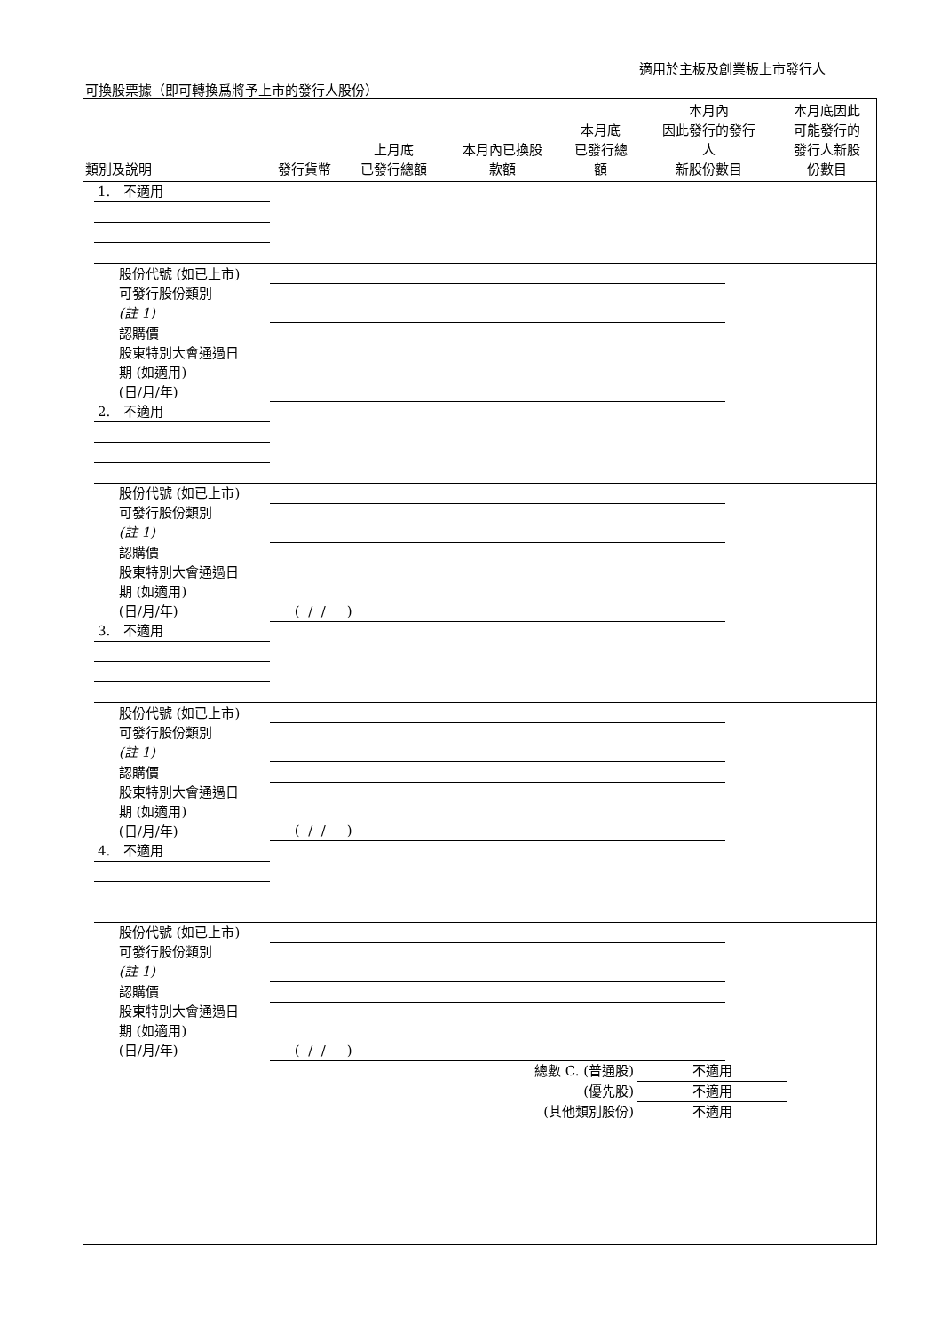適用於主板及創業板上市發行人
可換股票據（即可轉換爲將予上市的發行人股份）
| 類別及說明 | 發行貨幣 | 上月底 已發行總額 | 本月內已換股 款額 | 本月底 已發行總 額 | 本月內 因此發行的發行 人 新股份數目 | 本月底因此 可能發行的 發行人新股 份數目 |
| --- | --- | --- | --- | --- | --- | --- |
| 1. 不適用 | | | | | | |
| 股份代號 (如已上市) | | | | | | |
| 可發行股份類別 (註 1) | | | | | | |
| 認購價 | | | | | | |
| 股東特別大會通過日 期 (如適用) (日/月/年) | | | | | | |
| 2. 不適用 | | | | | | |
| 股份代號 (如已上市) | | | | | | |
| 可發行股份類別 (註 1) | | | | | | |
| 認購價 | | | | | | |
| 股東特別大會通過日 期 (如適用) (日/月/年) | ( / / ) | | | | | |
| 3. 不適用 | | | | | | |
| 股份代號 (如已上市) | | | | | | |
| 可發行股份類別 (註 1) | | | | | | |
| 認購價 | | | | | | |
| 股東特別大會通過日 期 (如適用) (日/月/年) | ( / / ) | | | | | |
| 4. 不適用 | | | | | | |
| 股份代號 (如已上市) | | | | | | |
| 可發行股份類別 (註 1) | | | | | | |
| 認購價 | | | | | | |
| 股東特別大會通過日 期 (如適用) (日/月/年) | ( / / ) | | | | | |
| 總數 C. (普通股) | 不適用 |
| (優先股) | 不適用 |
| (其他類別股份) | 不適用 |